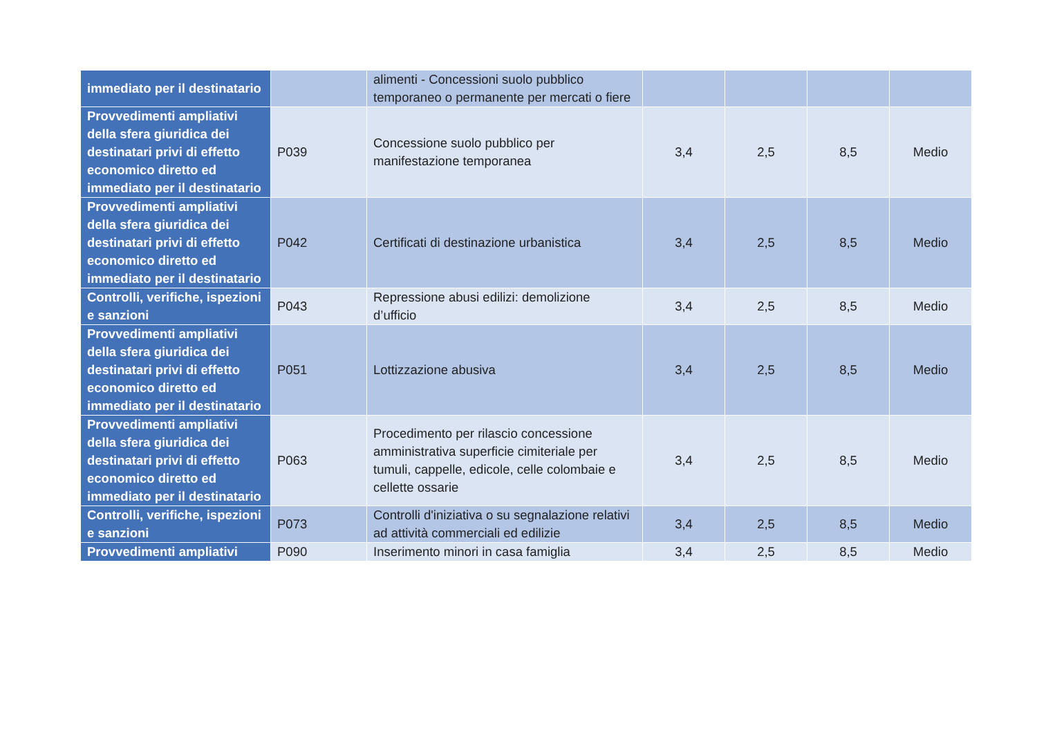| immediato per il destinatario | | alimenti - Concessioni suolo pubblico temporaneo o permanente per mercati o fiere | | | | |
| Provvedimenti ampliativi della sfera giuridica dei destinatari privi di effetto economico diretto ed immediato per il destinatario | P039 | Concessione suolo pubblico per manifestazione temporanea | 3,4 | 2,5 | 8,5 | Medio |
| Provvedimenti ampliativi della sfera giuridica dei destinatari privi di effetto economico diretto ed immediato per il destinatario | P042 | Certificati di destinazione urbanistica | 3,4 | 2,5 | 8,5 | Medio |
| Controlli, verifiche, ispezioni e sanzioni | P043 | Repressione abusi edilizi: demolizione d’ufficio | 3,4 | 2,5 | 8,5 | Medio |
| Provvedimenti ampliativi della sfera giuridica dei destinatari privi di effetto economico diretto ed immediato per il destinatario | P051 | Lottizzazione abusiva | 3,4 | 2,5 | 8,5 | Medio |
| Provvedimenti ampliativi della sfera giuridica dei destinatari privi di effetto economico diretto ed immediato per il destinatario | P063 | Procedimento per rilascio concessione amministrativa superficie cimiteriale per tumuli, cappelle, edicole, celle colombaie e cellette ossarie | 3,4 | 2,5 | 8,5 | Medio |
| Controlli, verifiche, ispezioni e sanzioni | P073 | Controlli d'iniziativa o su segnalazione relativi ad attività commerciali ed edilizie | 3,4 | 2,5 | 8,5 | Medio |
| Provvedimenti ampliativi | P090 | Inserimento minori in casa famiglia | 3,4 | 2,5 | 8,5 | Medio |